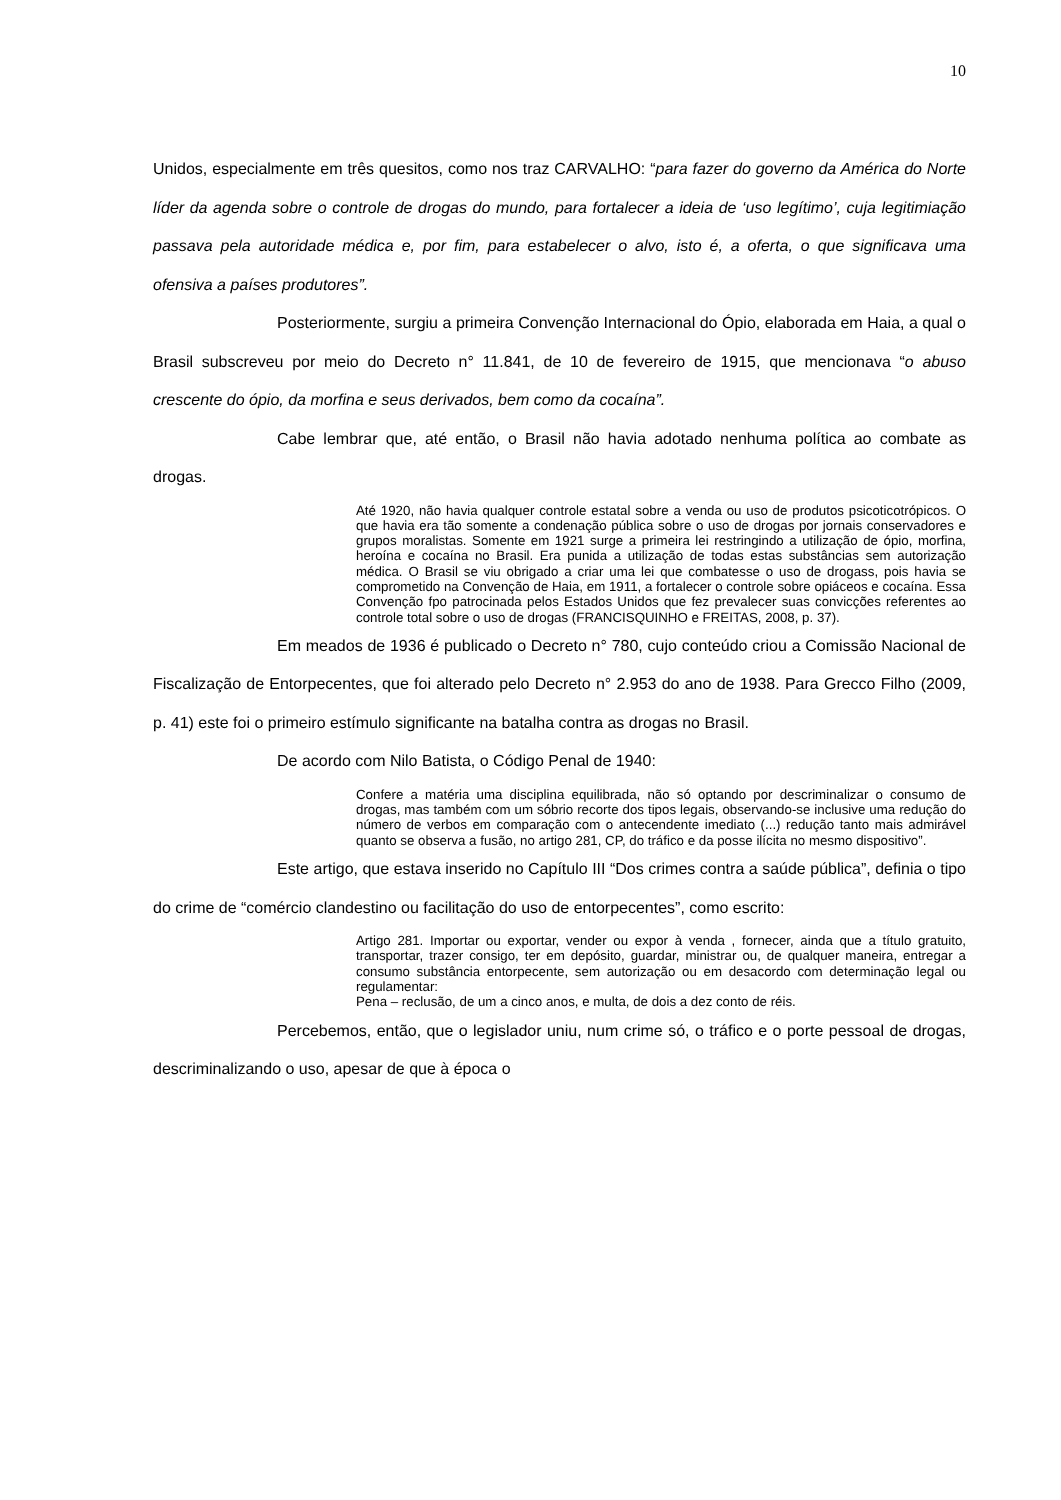10
Unidos, especialmente em três quesitos, como nos traz CARVALHO: “para fazer do governo da América do Norte líder da agenda sobre o controle de drogas do mundo, para fortalecer a ideia de ‘uso legítimo’, cuja legitimiação passava pela autoridade médica e, por fim, para estabelecer o alvo, isto é, a oferta, o que significava uma ofensiva a países produtores”.
Posteriormente, surgiu a primeira Convenção Internacional do Ópio, elaborada em Haia, a qual o Brasil subscreveu por meio do Decreto n° 11.841, de 10 de fevereiro de 1915, que mencionava “o abuso crescente do ópio, da morfina e seus derivados, bem como da cocaína”.
Cabe lembrar que, até então, o Brasil não havia adotado nenhuma política ao combate as drogas.
Até 1920, não havia qualquer controle estatal sobre a venda ou uso de produtos psicoticotrópicos. O que havia era tão somente a condenação pública sobre o uso de drogas por jornais conservadores e grupos moralistas. Somente em 1921 surge a primeira lei restringindo a utilização de ópio, morfina, heroína e cocaína no Brasil. Era punida a utilização de todas estas substâncias sem autorização médica. O Brasil se viu obrigado a criar uma lei que combatesse o uso de drogass, pois havia se comprometido na Convenção de Haia, em 1911, a fortalecer o controle sobre opiáceos e cocaína. Essa Convenção fpo patrocinada pelos Estados Unidos que fez prevalecer suas convicções referentes ao controle total sobre o uso de drogas (FRANCISQUINHO e FREITAS, 2008, p. 37).
Em meados de 1936 é publicado o Decreto n° 780, cujo conteúdo criou a Comissão Nacional de Fiscalização de Entorpecentes, que foi alterado pelo Decreto n° 2.953 do ano de 1938. Para Grecco Filho (2009, p. 41) este foi o primeiro estímulo significante na batalha contra as drogas no Brasil.
De acordo com Nilo Batista, o Código Penal de 1940:
Confere a matéria uma disciplina equilibrada, não só optando por descriminalizar o consumo de drogas, mas também com um sóbrio recorte dos tipos legais, observando-se inclusive uma redução do número de verbos em comparação com o antecendente imediato (...) redução tanto mais admirável quanto se observa a fusão, no artigo 281, CP, do tráfico e da posse ilícita no mesmo dispositivo”.
Este artigo, que estava inserido no Capítulo III “Dos crimes contra a saúde pública”, definia o tipo do crime de “comércio clandestino ou facilitação do uso de entorpecentes”, como escrito:
Artigo 281. Importar ou exportar, vender ou expor à venda , fornecer, ainda que a título gratuito, transportar, trazer consigo, ter em depósito, guardar, ministrar ou, de qualquer maneira, entregar a consumo substância entorpecente, sem autorização ou em desacordo com determinação legal ou regulamentar:
Pena – reclusão, de um a cinco anos, e multa, de dois a dez conto de réis.
Percebemos, então, que o legislador uniu, num crime só, o tráfico e o porte pessoal de drogas, descriminalizando o uso, apesar de que à época o